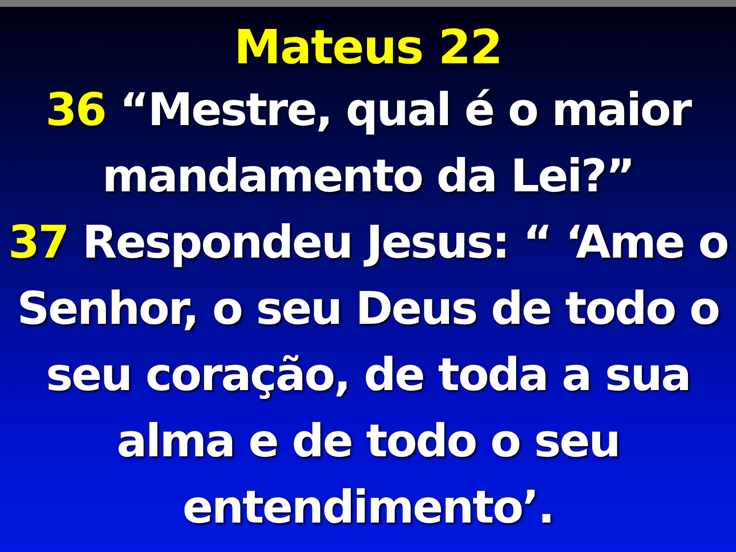Mateus 22
36 “Mestre, qual é o maior mandamento da Lei?”
37 Respondeu Jesus: “ ‘Ame o Senhor, o seu Deus de todo o seu coração, de toda a sua alma e de todo o seu entendimento’.